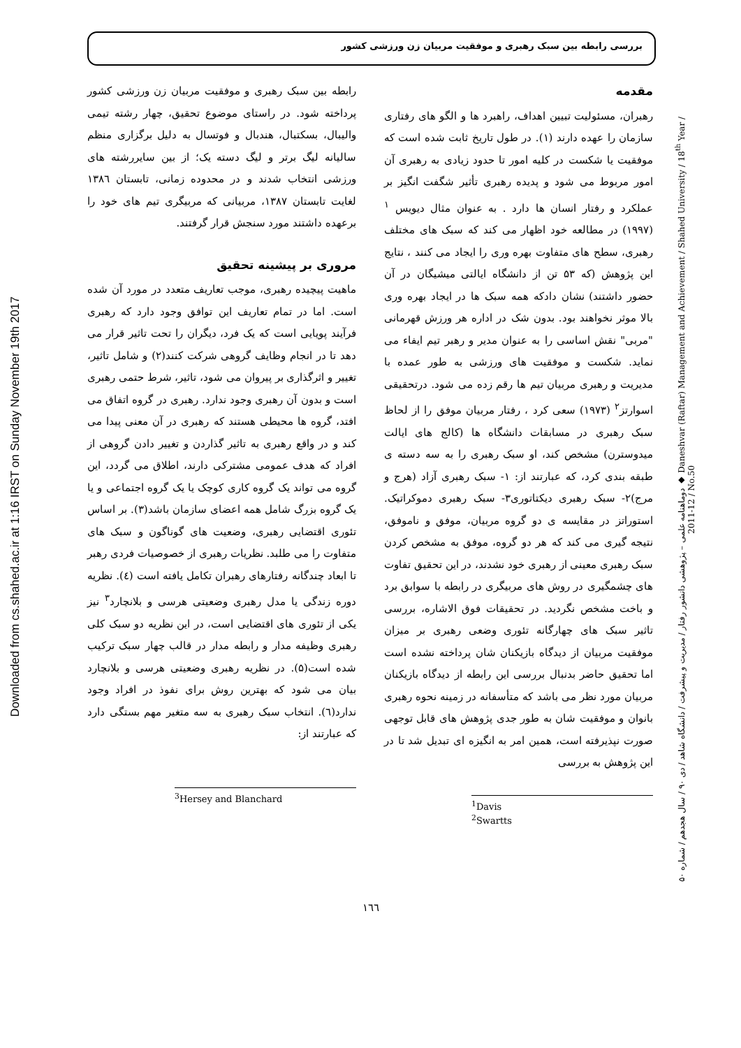بررسی رابطه بین سبک رهبری و موفقیت مربیان زن ورزشی کشور
Downloaded from cs.shahed.ac.ir at 1:16 IRST on Sunday November 19th 2017
دوماهنامه علمی – پژوهشی دانشور رفتار / مدیریت و پیشرفت / دانشگاه شاهد / دی ۹۰ / سال هجدهم / شماره ۵۰ ◆ Daneshvar (Raftar) Management and Achievement / Shahed University / 18<sup>th</sup> Year / 2011-12 / No.50
مقدمه
رهبران، مسئولیت تبیین اهداف، راهبرد ها و الگو های رفتاری سازمان را عهده دارند (۱). در طول تاریخ ثابت شده است که موفقیت یا شکست در کلیه امور تا حدود زیادی به رهبری آن امور مربوط می شود و پدیده رهبری تأثیر شگفت انگیز بر عملکرد و رفتار انسان ها دارد . به عنوان مثال دیویس <sup>۱</sup> (۱۹۹۷) در مطالعه خود اظهار می کند که سبک های مختلف رهبری، سطح های متفاوت بهره وری را ایجاد می کنند ، نتایج این پژوهش (که ۵۳ تن از دانشگاه ایالتی میشیگان در آن حضور داشتند) نشان دادکه همه سبک ها در ایجاد بهره وری بالا موثر نخواهند بود. بدون شک در اداره هر ورزش قهرمانی "مربی" نقش اساسی را به عنوان مدیر و رهبر تیم ایفاء می نماید. شکست و موفقیت های ورزشی به طور عمده با مدیریت و رهبری مربیان تیم ها رقم زده می شود. درتحقیقی اسوارتز<sup>۲</sup> (۱۹۷۳) سعی کرد ، رفتار مربیان موفق را از لحاظ سبک رهبری در مسابقات دانشگاه ها (کالج های ایالت میدوسترن) مشخص کند، او سبک رهبری را به سه دسته ی طبقه بندی کرد، که عبارتند از: ۱- سبک رهبری آزاد (هرج و مرج)۲- سبک رهبری دیکتاتوری۳- سبک رهبری دموکراتیک. استوراتز در مقایسه ی دو گروه مربیان، موفق و ناموفق، نتیجه گیری می کند که هر دو گروه، موفق به مشخص کردن سبک رهبری معینی از رهبری خود نشدند، در این تحقیق تفاوت های چشمگیری در روش های مربیگری در رابطه با سوابق برد و باخت مشخص نگردید. در تحقیقات فوق الاشاره، بررسی تاثیر سبک های چهارگانه تئوری وضعی رهبری بر میزان موفقیت مربیان از دیدگاه بازیکنان شان پرداخته نشده است اما تحقیق حاضر بدنبال بررسی این رابطه از دیدگاه بازیکنان مربیان مورد نظر می باشد که متأسفانه در زمینه نحوه رهبری بانوان و موفقیت شان به طور جدی پژوهش های قابل توجهی صورت نپذیرفته است، همین امر به انگیزه ای تبدیل شد تا در این پژوهش به بررسی
<sup>1</sup> Davis
<sup>2</sup> Swartts
رابطه بین سبک رهبری و موفقیت مربیان زن ورزشی کشور پرداخته شود. در راستای موضوع تحقیق، چهار رشته تیمی والیبال، بسکتبال، هندبال و فوتسال به دلیل برگزاری منظم سالیانه لیگ برتر و لیگ دسته یک؛ از بین سایررشته های ورزشی انتخاب شدند و در محدوده زمانی، تابستان ۱۳۸٦ لغایت تابستان ۱۳۸۷، مربیانی که مربیگری تیم های خود را برعهده داشتند مورد سنجش قرار گرفتند.
مروری بر پیشینه تحقیق
ماهیت پیچیده رهبری، موجب تعاریف متعدد در مورد آن شده است. اما در تمام تعاریف این توافق وجود دارد که رهبری فرآیند پویایی است که یک فرد، دیگران را تحت تاثیر قرار می دهد تا در انجام وظایف گروهی شرکت کنند(۲) و شامل تاثیر، تغییر و اثرگذاری بر پیروان می شود، تاثیر، شرط حتمی رهبری است و بدون آن رهبری وجود ندارد. رهبری در گروه اتفاق می افتد، گروه ها محیطی هستند که رهبری در آن معنی پیدا می کند و در واقع رهبری به تاثیر گذاردن و تغییر دادن گروهی از افراد که هدف عمومی مشترکی دارند، اطلاق می گردد، این گروه می تواند یک گروه کاری کوچک یا یک گروه اجتماعی و یا یک گروه بزرگ شامل همه اعضای سازمان باشد(۳). بر اساس تئوری اقتضایی رهبری، وضعیت های گوناگون و سبک های متفاوت را می طلبد. نظریات رهبری از خصوصیات فردی رهبر تا ابعاد چندگانه رفتارهای رهبران تکامل یافته است (٤). نظریه دوره زندگی یا مدل رهبری وضعیتی هرسی و بلانچارد<sup>۳</sup> نیز یکی از تئوری های اقتضایی است، در این نظریه دو سبک کلی رهبری وظیفه مدار و رابطه مدار در قالب چهار سبک ترکیب شده است(۵). در نظریه رهبری وضعیتی هرسی و بلانچارد بیان می شود که بهترین روش برای نفوذ در افراد وجود ندارد(٦). انتخاب سبک رهبری به سه متغیر مهم بستگی دارد که عبارتند از:
<sup>3</sup> Hersey and Blanchard
١٦٦